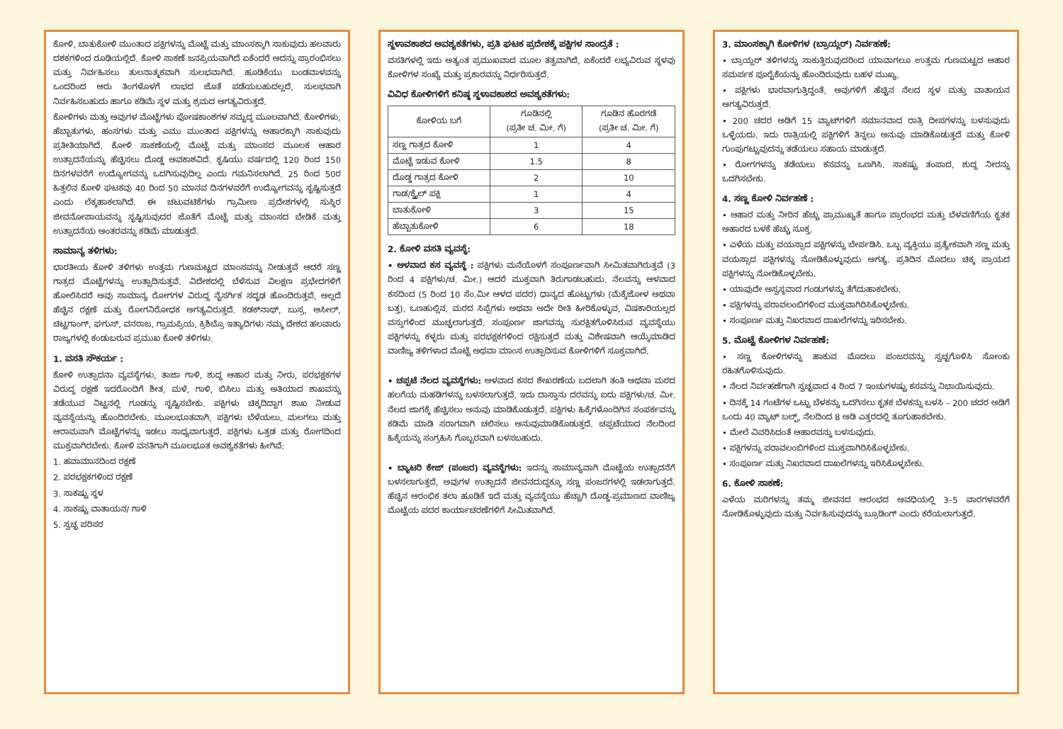ಕೋಳಿ, ಬಾತುಕೋಳಿ ಮುಂತಾದ ಪಕ್ಷಿಗಳನ್ನು ಮೊಟ್ಟೆ ಮತ್ತು ಮಾಂಸಕ್ಕಾಗಿ ಸಾಕುವುದು ಹಲವಾರು ದಶಕಗಳಿಂದ ರೂಢಿಯಲ್ಲಿದೆ. ಕೋಳಿ ಸಾಕಣೆ ಜನಪ್ರಿಯವಾಗಿದೆ ಏಕೆಂದರೆ ಅದನ್ನು ಪ್ರಾರಂಭಿಸಲು ಮತ್ತು ನಿರ್ವಹಿಸಲು ತುಲನಾತ್ಮಕವಾಗಿ ಸುಲಭವಾಗಿದೆ. ಹೂಡಿಕೆಯು ಬಂಡವಾಳವನ್ನು ಒಂದರಿಂದ ಆರು ತಿಂಗಳೊಳಗೆ ಲಾಭದ ಜೊತೆ ಪಡೆಯಬಹುದಲ್ಲದೆ, ಸುಲಭವಾಗಿ ನಿರ್ವಹಿಸಬಹುದು ಹಾಗೂ ಕಡಿಮೆ ಸ್ಥಳ ಮತ್ತು ಶ್ರಮದ ಅಗತ್ಯವಿರುತ್ತದೆ.
ಕೋಳಿಗಳು ಮತ್ತು ಅವುಗಳ ಮೊಟ್ಟೆಗಳು ಪೋಷಕಾಂಶಗಳ ಸಮೃದ್ಧ ಮೂಲವಾಗಿದೆ. ಕೋಳಿಗಳು, ಹೆಬ್ಬಾತುಗಳು, ಹಂಸಗಳು ಮತ್ತು ಎಮು ಮುಂತಾದ ಪಕ್ಷಿಗಳನ್ನು ಆಹಾರಕ್ಕಾಗಿ ಸಾಕುವುದು ಪ್ರತೀತಿಯಾಗಿದೆ. ಕೋಳಿ ಸಾಕಣೆಯಲ್ಲಿ ಮೊಟ್ಟೆ ಮತ್ತು ಮಾಂಸದ ಮೂಲಕ ಆಹಾರ ಉತ್ಪಾದನೆಯನ್ನು ಹೆಚ್ಚಿಸಲು ದೊಡ್ಡ ಅವಕಾಶವಿದೆ. ಕೃಷಿಯು ವರ್ಷದಲ್ಲಿ 120 ರಿಂದ 150 ದಿನಗಳವರೆಗೆ ಉದ್ಯೋಗವನ್ನು ಒದಗಿಸುವುದಿಲ್ಲ ಎಂದು ಗಮನಿಸಲಾಗಿದೆ. 25 ರಿಂದ 50ರ ಹಿತ್ತಲಿನ ಕೋಳಿ ಘಟಕವು 40 ರಿಂದ 50 ಮಾನವ ದಿನಗಳವರೆಗೆ ಉದ್ಯೋಗವನ್ನು ಸೃಷ್ಟಿಸುತ್ತದೆ ಎಂದು ಲೆಕ್ಕಹಾಕಲಾಗಿದೆ. ಈ ಚಟುವಟಿಕೆಗಳು ಗ್ರಾಮೀಣ ಪ್ರದೇಶಗಳಲ್ಲಿ ಸುಸ್ಥಿರ ಜೀವನೋಪಾಯವನ್ನು ಸೃಷ್ಟಿಸುವುದರ ಜೊತೆಗೆ ಮೊಟ್ಟೆ ಮತ್ತು ಮಾಂಸದ ಬೇಡಿಕೆ ಮತ್ತು ಉತ್ಪಾದನೆಯ ಅಂತರವನ್ನು ಕಡಿಮೆ ಮಾಡುತ್ತದೆ.
ಸಾಮಾನ್ಯ ತಳಿಗಳು:
ಭಾರತೀಯ ಕೋಳಿ ತಳಿಗಳು ಉತ್ತಮ ಗುಣಮಟ್ಟದ ಮಾಂಸವನ್ನು ನೀಡುತ್ತವೆ ಆದರೆ ಸಣ್ಣ ಗಾತ್ರದ ಮೊಟ್ಟೆಗಳನ್ನು ಉತ್ಪಾದಿಸುತ್ತವೆ. ವಿದೇಶದಲ್ಲಿ ಬೆಳೆಸುವ ವಿಲಕ್ಷಣ ಪ್ರಭೇದಗಳಿಗೆ ಹೋಲಿಸಿದರೆ ಅವು ಸಾಮಾನ್ಯ ರೋಗಗಳ ವಿರುದ್ಧ ನೈಸರ್ಗಿಕ ಸದೃಢ ಹೊಂದಿರುತ್ತವೆ, ಅಲ್ಲದೆ ಹೆಚ್ಚಿನ ರಕ್ಷಣೆ ಮತ್ತು ರೋಗನಿರೋಧಕ ಅಗತ್ಯವಿರುತ್ತದೆ. ಕಡಕ್‌ನಾಥ್, ಬುಸ್ರ, ಆಸೀಲ್, ಚಿಟ್ಟಗಾಂಗ್, ಘಗುಸ್, ವನರಾಜ, ಗ್ರಾಮಪ್ರಿಯ, ಕ್ರಿಶಿಬ್ರೊ ಇತ್ಯಾದಿಗಳು ನಮ್ಮ ದೇಶದ ಹಲವಾರು ರಾಜ್ಯಗಳಲ್ಲಿ ಕಂಡುಬರುವ ಪ್ರಮುಖ ಕೋಳಿ ತಳಿಗಳು.
1. ವಸತಿ ಸೌಕರ್ಯ :
ಕೋಳಿ ಉತ್ಪಾದನಾ ವ್ಯವಸ್ಥೆಗಳು, ತಾಜಾ ಗಾಳಿ, ಶುದ್ಧ ಆಹಾರ ಮತ್ತು ನೀರು, ಪರಭಕ್ಷಕಗಳ ವಿರುದ್ಧ ರಕ್ಷಣೆ ಇದರೊಂದಿಗೆ ಶೀತ, ಮಳೆ, ಗಾಳಿ, ಬಿಸಿಲು ಮತ್ತು ಅತಿಯಾದ ಶಾಖವನ್ನು ತಡೆಯುವ ನಿಟ್ಟನಲ್ಲಿ ಗೂಡನ್ನು ಸೃಷ್ಟಿಸಬೇಕು. ಪಕ್ಷಿಗಳು ಚಿಕ್ಕದಿದ್ದಾಗ ಶಾಖ ನೀಡುವ ವ್ಯವಸ್ಥೆಯನ್ನು ಹೊಂದಿರಬೇಕು. ಮೂಲಭೂತವಾಗಿ, ಪಕ್ಷಿಗಳು ಬೆಳೆಯಲು, ಮಲಗಲು ಮತ್ತು ಆರಾಮವಾಗಿ ಮೊಟ್ಟೆಗಳನ್ನು ಇಡಲು ಸಾಧ್ಯವಾಗುತ್ತದೆ. ಪಕ್ಷಿಗಳು ಒತ್ತಡ ಮತ್ತು ರೋಗದಿಂದ ಮುಕ್ತವಾಗಿರಬೇಕು. ಕೋಳಿ ವಸತಿಗಾಗಿ ಮೂಲಭೂತ ಅವಶ್ಯಕತೆಗಳು ಹೀಗಿವೆ:
1. ಹವಾಮಾನದಿಂದ ರಕ್ಷಣೆ
2. ಪರಭಕ್ಷಕಗಳಿಂದ ರಕ್ಷಣೆ
3. ಸಾಕಷ್ಟು ಸ್ಥಳ
4. ಸಾಕಷ್ಟು ವಾತಾಯನ/ ಗಾಳಿ
5. ಸ್ವಚ್ಛ ಪರಿಸರ
ಸ್ಥಳಾವಕಾಶದ ಅವಶ್ಯಕತೆಗಳು, ಪ್ರತಿ ಘಟಕ ಪ್ರದೇಶಕ್ಕೆ ಪಕ್ಷಿಗಳ ಸಾಂದ್ರತೆ :
ವಸತಿಗಳಲ್ಲಿ ಇದು ಅತ್ಯಂತ ಪ್ರಮುಖವಾದ ಮೂಲ ತತ್ವವಾಗಿದೆ, ಏಕೆಂದರೆ ಲಭ್ಯವಿರುವ ಸ್ಥಳವು ಕೋಳಿಗಳ ಸಂಖ್ಯೆ ಮತ್ತು ಪ್ರಕಾರವನ್ನು ನಿರ್ಧರಿಸುತ್ತದೆ.
ವಿವಿಧ ಕೋಳಿಗಳಿಗೆ ಕನಿಷ್ಠ ಸ್ಥಳಾವಕಾಶದ ಅವಶ್ಯಕತೆಗಳು:
| ಕೋಳಿಯ ಬಗೆ | ಗೂಡಿನಲ್ಲಿ (ಪ್ರತೀ ಚ. ಮೀ. ಗೆ) | ಗೂಡಿನ ಹೊರಗಡೆ (ಪ್ರತೀ ಚ. ಮೀ. ಗೆ) |
| --- | --- | --- |
| ಸಣ್ಣ ಗಾತ್ರದ ಕೋಳಿ | 1 | 4 |
| ಮೊಟ್ಟೆ ಇಡುವ ಕೋಳಿ | 1.5 | 8 |
| ದೊಡ್ಡ ಗಾತ್ರದ ಕೋಳಿ | 2 | 10 |
| ಗಾಡ/ಕ್ವೈಲ್ ಪಕ್ಷಿ | 1 | 4 |
| ಬಾತುಕೋಳಿ | 3 | 15 |
| ಹೆಬ್ಬಾತುಕೋಳಿ | 6 | 18 |
2. ಕೋಳಿ ವಸತಿ ವ್ಯವಸ್ಥೆ:
• ಆಳವಾದ ಕಸ ವ್ಯವಸ್ಥೆ : ಪಕ್ಷಿಗಳು ಮನೆಯೊಳಗೆ ಸಂಪೂರ್ಣವಾಗಿ ಸೀಮಿತವಾಗಿರುತ್ತವೆ (3 ರಿಂದ 4 ಪಕ್ಷಿಗಳು/ಚ. ಮೀ.) ಆದರೆ ಮುಕ್ತವಾಗಿ ತಿರುಗಾಡಬಹುದು. ನೆಲವನ್ನು ಆಳವಾದ ಕಸದಿಂದ (5 ರಿಂದ 10 ಸೆಂ.ಮೀ ಆಳದ ಪದರ) ಧಾನ್ಯದ ಹೊಟ್ಟುಗಳು (ಮೆಕ್ಕೆಜೋಳ ಅಥವಾ ಬತ್ತ), ಒಣಹುಲ್ಲಿನ, ಮರದ ಸಿಪ್ಪೆಗಳು ಅಥವಾ ಅದೇ ರೀತಿ ಹೀರಿಕೊಳ್ಳುವ, ವಿಷಕಾರಿಯಲ್ಲದ ವಸ್ತುಗಳಿಂದ ಮುಚ್ಚಲಾಗುತ್ತದೆ. ಸಂಪೂರ್ಣ ಜಾಗವನ್ನು ಸುರಕ್ಷಿತಗೊಳಿಸಿರುವ ವ್ಯವಸ್ಥೆಯು ಪಕ್ಷಿಗಳನ್ನು ಕಳ್ಳರು ಮತ್ತು ಪರಭಕ್ಷಕಗಳಿಂದ ರಕ್ಷಿಸುತ್ತದೆ ಮತ್ತು ವಿಶೇಷವಾಗಿ ಆಯ್ಕೆಮಾಡಿದ ವಾಣಿಜ್ಯ ತಳಿಗಳಾದ ಮೊಟ್ಟೆ ಅಥವಾ ಮಾಂಸ ಉತ್ಪಾದಿಸುವ ಕೋಳಿಗಳಿಗೆ ಸೂಕ್ತವಾಗಿದೆ.
• ಚಪ್ಪಟೆ ನೆಲದ ವ್ಯವಸ್ಥೆಗಳು: ಆಳವಾದ ಕಸದ ಶೇಖರಣೆಯ ಬದಲಾಗಿ ತಂತಿ ಅಥವಾ ಮರದ ಹಲಗೆಯ ಮಹಡಿಗಳನ್ನು ಬಳಸಲಾಗುತ್ತದೆ. ಇದು ದಾಸ್ತಾನು ದರವನ್ನು ಐದು ಪಕ್ಷಿಗಳು/ಚ. ಮೀ. ನೆಲದ ಜಾಗಕ್ಕೆ ಹೆಚ್ಚಿಸಲು ಅನುವು ಮಾಡಿಕೊಡುತ್ತದೆ. ಪಕ್ಷಿಗಳು ಹಿಕ್ಕೆಗಳೊಂದಿಗಿನ ಸಂಪರ್ಕವನ್ನು ಕಡಿಮೆ ಮಾಡಿ ಸರಾಗವಾಗಿ ಚಲಿಸಲು ಅನುವುಮಾಡಿಕೊಡುತ್ತದೆ. ಚಪ್ಪಟೆಯಾದ ನೆಲದಿಂದ ಹಿಕ್ಕೆಯನ್ನು ಸಂಗ್ರಹಿಸಿ ಗೊಬ್ಬರವಾಗಿ ಬಳಸಬಹುದು.
• ಬ್ಯಾಟರಿ ಕೇಜ್ (ಪಂಜರ) ವ್ಯವಸ್ಥೆಗಳು: ಇದನ್ನು ಸಾಮಾನ್ಯವಾಗಿ ಮೊಟ್ಟೆಯ ಉತ್ಪಾದನೆಗೆ ಬಳಸಲಾಗುತ್ತದೆ, ಅವುಗಳ ಉತ್ಪಾದನೆ ಜೀವನದುದ್ದಕ್ಕೂ ಸಣ್ಣ ಪಂಜರಗಳಲ್ಲಿ ಇಡಲಾಗುತ್ತದೆ. ಹೆಚ್ಚಿನ ಆರಂಭಿಕ ತಲಾ ಹೂಡಿಕೆ ಇದೆ ಮತ್ತು ವ್ಯವಸ್ಥೆಯು ಹೆಚ್ಚಾಗಿ ದೊಡ್ಡ-ಪ್ರಮಾಣದ ವಾಣಿಜ್ಯ ಮೊಟ್ಟೆಯ ಪದರ ಕಾರ್ಯಾಚರಣೆಗಳಿಗೆ ಸೀಮಿತವಾಗಿದೆ.
3. ಮಾಂಸಕ್ಕಾಗಿ ಕೋಳಿಗಳ (ಬ್ರಾಯ್ಲರ್) ನಿರ್ವಹಣೆ:
• ಬ್ರಾಯ್ಲರ್ ತಳಿಗಳನ್ನು ಸಾಕುತ್ತಿರುವುದರಿಂದ ಯಾವಾಗಲೂ ಉತ್ತಮ ಗುಣಮಟ್ಟದ ಆಹಾರ ಸಮರ್ಪಕ ಪೂರೈಕೆಯನ್ನು ಹೊಂದಿರುವುದು ಬಹಳ ಮುಖ್ಯ.
• ಪಕ್ಷಿಗಳು ಭಾರವಾಗುತ್ತಿದ್ದಂತೆ, ಅವುಗಳಿಗೆ ಹೆಚ್ಚಿನ ನೆಲದ ಸ್ಥಳ ಮತ್ತು ವಾತಾಯನ ಅಗತ್ಯವಿರುತ್ತದೆ.
• 200 ಚದರ ಅಡಿಗೆ 15 ವ್ಯಾಟ್‌ಗಳಿಗೆ ಸಮಾನವಾದ ರಾತ್ರಿ ದೀಪಗಳನ್ನು ಬಳಸುವುದು ಒಳ್ಳೆಯದು. ಇದು ರಾತ್ರಿಯಲ್ಲಿ ಪಕ್ಷಿಗಳಿಗೆ ತಿನ್ನಲು ಅನುವು ಮಾಡಿಕೊಡುತ್ತದೆ ಮತ್ತು ಕೋಳಿ ಗುಂಪುಗಟ್ಟುವುದನ್ನು ತಡೆಯಲು ಸಹಾಯ ಮಾಡುತ್ತದೆ.
• ರೋಗಗಳನ್ನು ತಡೆಯಲು ಕಸವನ್ನು ಒಣಗಿಸಿ. ಸಾಕಷ್ಟು ತಂಪಾದ, ಶುದ್ಧ ನೀರನ್ನು ಒದಗಿಸಬೇಕು.
4. ಸಣ್ಣ ಕೋಳಿ ನಿರ್ವಹಣೆ :
• ಆಹಾರ ಮತ್ತು ನೀರಿನ ಹೆಚ್ಚು ಪ್ರಾಮುಖ್ಯತೆ ಹಾಗೂ ಪ್ರಾರಂಭದ ಮತ್ತು ಬೆಳವಣಿಗೆಯ ಕೃತಕ ಅಹಾರದ ಬಳಕೆ ಹೆಚ್ಚು ಸೂಕ್ತ.
• ಎಳೆಯ ಮತ್ತು ವಯಸ್ಸಾದ ಪಕ್ಷಿಗಳನ್ನು ಬೇರ್ಪಡಿಸಿ. ಒಬ್ಬ ವ್ಯಕ್ತಿಯು ಪ್ರತ್ಯೇಕವಾಗಿ ಸಣ್ಣ ಮತ್ತು ವಯಸ್ಸಾದ ಪಕ್ಷಿಗಳನ್ನು ನೋಡಿಕೊಳ್ಳುವುದು ಅಗತ್ಯ. ಪ್ರತಿದಿನ ಮೊದಲು ಚಿಕ್ಕ ಪ್ರಾಯದ ಪಕ್ಷಿಗಳನ್ನು ನೋಡಿಕೊಳ್ಳಬೇಕು.
• ಯಾವುದೇ ಅಸ್ವಸ್ಥವಾದ ಗಂಡುಗಳನ್ನು ತೆಗೆದುಹಾಕಬೇಕು.
• ಪಕ್ಷಿಗಳನ್ನು ಪರಾವಲಂಬಿಗಳಿಂದ ಮುಕ್ತವಾಗಿರಿಸಿಕೊಳ್ಳಬೇಕು.
• ಸಂಪೂರ್ಣ ಮತ್ತು ನಿಖರವಾದ ದಾಖಲೆಗಳನ್ನು ಇರಿಸಬೇಕು.
5. ಮೊಟ್ಟೆ ಕೋಳಿಗಳ ನಿರ್ವಹಣೆ:
• ಸಣ್ಣ ಕೋಳಿಗಳನ್ನು ಹಾಕುವ ಮೊದಲು ಪಂಜರವನ್ನು ಸ್ವಚ್ಛಗೊಳಿಸಿ ಸೋಂಕು ರಹಿತಗೊಳಿಸುವುದು.
• ನೆಲದ ನಿರ್ವಹಣೆಗಾಗಿ ಸ್ವಚ್ಛವಾದ 4 ರಿಂದ 7 ಇಂಚುಗಳಷ್ಟು ಕಸವನ್ನು ನಿಭಾಯಿಸುವುದು.
• ದಿನಕ್ಕೆ 14 ಗಂಟೆಗಳ ಒಟ್ಟು ಬೆಳಕನ್ನು ಒದಗಿಸಲು ಕೃತಕ ಬೆಳಕನ್ನು ಬಳಸಿ – 200 ಚದರ ಅಡಿಗೆ ಒಂದು 40 ವ್ಯಾಟ್ ಬಲ್ಬ್, ನೆಲದಿಂದ 8 ಅಡಿ ಎತ್ತರದಲ್ಲಿ ತೂಗುಹಾಕಬೇಕು.
• ಮೇಲೆ ವಿವರಿಸಿದಂತೆ ಆಹಾರವನ್ನು ಬಳಸುವುದು.
• ಪಕ್ಷಿಗಳನ್ನು ಪರಾವಲಂಬಿಗಳಿಂದ ಮುಕ್ತವಾಗಿರಿಸಿಕೊಳ್ಳಬೇಕು.
• ಸಂಪೂರ್ಣ ಮತ್ತು ನಿಖರವಾದ ದಾಖಲೆಗಳನ್ನು ಇರಿಸಿಕೊಳ್ಳಬೇಕು.
6. ಕೋಳಿ ಸಾಕಣೆ:
ಎಳೆಯ ಮರಿಗಳನ್ನು ತಮ್ಮ ಜೀವನದ ಆರಂಭದ ಅವಧಿಯಲ್ಲಿ 3–5 ವಾರಗಳವರೆಗೆ ನೋಡಿಕೊಳ್ಳುವುದು ಮತ್ತು ನಿರ್ವಹಿಸುವುದನ್ನು ಬ್ರೂಡಿಂಗ್ ಎಂದು ಕರೆಯಲಾಗುತ್ತದೆ.